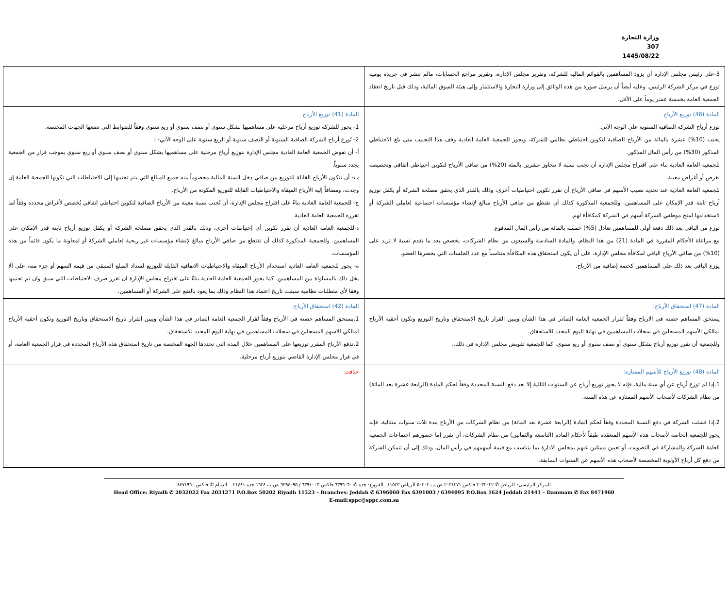وزارة التجارة
307
1445/08/22
| 3-على رئيس مجلس الإدارة أن يزود المساهمين بالقوائم المالية للشركة، وتقرير مجلس الإدارة، وتقرير مراجع الحسابات، مالم تنشر في جريدة يومية توزع في مركز الشركة الرئيس. وعليه أيضاً أن يرسل صورة من هذه الوثائق إلى وزارة التجارة والاستثمار وإلى هيئة السوق المالية، وذلك قبل تاريخ انعقاد الجمعية العامة بخمسة عشر يوماً على الأقل. | |
| المادة (46) توزيع الأرباح توزع أرباح الشركة الصافية السنوية على الوجه الآتي: يجنب (10%) عشرة بالمائة من الأرباح الصافية لتكوين احتياطي نظامي للشركة، ويجوز للجمعية العامة العادية وقف هذا التجنيب متى بلغ الاحتياطي المذكور (30%) من رأس المال المذكور. للجمعية العامة العادية بناء على اقتراح مجلس الإدارة أن تجنب نسبة لا تتجاوز عشرين بالمئة (20%) من صافي الأرباح لتكوين احتياطي اتفاقي وتخصيصه لغرض أو أغراض معينة. للجمعية العامة العادية عند تحديد نصيب الأسهم في صافي الأرباح أن تقرر تكوين احتياطيات أخرى، وذلك بالقدر الذي يحقق مصلحة الشركة أو يكفل توزيع أرباح ثابتة قدر الإمكان على المساهمين. وللجمعية المذكورة كذلك أن تقتطع من صافي الأرباح مبالغ لإنشاء مؤسسات اجتماعية لعاملي الشركة أو لاستخدامها لمنح موظفي الشركة أسهم في الشركة كمكافأة لهم. توزع من الباقي بعد ذلك دفعة أولى للمساهمين تعادل (5%) خمسة بالمائة من رأس المال المدفوع. مع مراعاة الأحكام المقررة في المادة (21) من هذا النظام، والمادة السادسة والسبعون من نظام الشركات، يخصص بعد ما تقدم نسبة لا تزيد على (10%) من صافي الأرباح الباقي لمكافأة مجلس الإدارة، على أن يكون استحقاق هذه المكافأة متناسباً مع عدد الجلسات التي يحضرها العضو. يوزع الباقي بعد ذلك على المساهمين كحصة إضافية من الأرباح. | المادة (41) توزيع الأرباح 1- يجوز للشركة توزيع أرباح مرحلية على مساهميها بشكل سنوي أو نصف سنوي أو ربع سنوي وفقاً للضوابط التي تضعها الجهات المختصة. 2- تُوزع أرباح الشركة الصافية السنوية أو النصف سنوية أو الربع سنوية على الوجه الآتي- : أ- أن تفوض الجمعية العامة العادية مجلس الإدارة بتوزيع أرباح مرحلية على مساهميها بشكل سنوي أو نصف سنوي أو ربع سنوي بموجب قرار من الجمعية يجدد سنوياً. ب- أن تتكون الأرباح القابلة للتوزيع من صافي دخل السنة المالية مخصوماً منه جميع المبالغ التي يتم تجنيبها إلى الاحتياطات التي تكونها الجمعية العامة إن وجدت، ومضافاً إليه الأرباح المبقاة والاحتياطيات القابلة للتوزيع المكونة من الأرباح. ج- للجمعية العامة العادية بناءً على اقتراح مجلس الإدارة، أن تُجنب نسبة معينة من الأرباح الصافية لتكوين احتياطي اتفاقي يُخصص لأغراض محدده وفقاً لما تقرره الجمعية العامة العادية. د-للجمعية العامة العادية أن تقرر تكوين أي إحتياطات أخرى، وذلك بالقدر الذي يحقق مصلحة الشركة أو يكفل توزيع أرباح ثابتة قدر الإمكان على المساهمين. وللجمعية المذكورة كذلك أن تقتطع من صافي الأرباح مبالغ لإنشاء مؤسسات غير ربحية لعاملي الشركة أو لمعاونة ما يكون قائماً من هذه المؤسسات. ه- يجوز للجمعية العامة العادية استخدام الأرباح المبقاة والاحتياطيات الاتفاقية القابلة للتوزيع لسداد المبلغ المتبقي من قيمة السهم أو جزء منه، على ألا يخل ذلك بالمساواة بين المساهمين. كما يجوز للجمعية العامة العادية بناءً على اقتراح مجلس الإدارة ان تقرر صرف الاحتياطات التي سبق وان تم تجنيبها وفقا لأي متطلبات نظامية سبقت تاريخ اعتماد هذا النظام وذلك بما يعود بالنفع على الشركة أو المساهمين. |
| المادة (47) استحقاق الأرباح: يستحق المساهم حصته في الارباح وفقاً لقرار الجمعية العامة الصادر في هذا الشأن ويبين القرار تاريخ الاستحقاق وتاريخ التوزيع وتكون أحقية الأرباح لمالكي الأسهم المسجلين في سجلات المساهمين في نهاية اليوم المحدد للاستحقاق. وللجمعية أن تقرر توزيع أرباح بشكل سنوي أو نصف سنوي أو ربع سنوي، كما للجمعية تفويض مجلس الإدارة في ذلك.. | المادة (42) استحقاق الأرباح: 1.يستحق المساهم حصته في الأرباح وفقاً لقرار الجمعية العامة الصادر في هذا الشأن ويبين القرار تاريخ الاستحقاق وتاريخ التوزيع وتكون أحقية الأرباح لمالكي الاسهم المسجلين في سجلات المساهمين في نهاية اليوم المحدد للاستحقاق. 2.تدفع الأرباح المقرر توزيعها على المساهمين خلال المدة التي تحددها الجهة المختصة من تاريخ استحقاق هذه الأرباح المحددة في قرار الجمعية العامة، أو في قرار مجلس الإدارة القاضي بتوزيع أرباح مرحلية. |
| المادة (48) توزيع الأرباح للأسهم الممتازة: 1.إذا لم توزع أرباح عن أي سنة مالية، فإنه لا يجوز توزيع أرباح عن السنوات التالية إلا بعد دفع النسبة المحددة وفقاً لحكم المادة (الرابعة عشرة بعد المائة) من نظام الشركات لأصحاب الأسهم الممتازة عن هذه السنة. 2.إذا فشلت الشركة في دفع النسبة المحددة وفقاً لحكم المادة (الرابعة عشرة بعد المائة) من نظام الشركات من الأرباح مدة ثلاث سنوات متتالية، فإنه يجوز للجمعية الخاصة لأصحاب هذه الأسهم المنعقدة طبقاً لأحكام المادة (التاسعة والثمانين) من نظام الشركات، أن تقرر إما حضورهم اجتماعات الجمعية العامة للشركة والمشاركة في التصويت، أو تعيين ممثلين عنهم بمجلس الادارة بما يتناسب مع قيمة أسهمهم في رأس المال، وذلك إلى أن تتمكن الشركة من دفع كل أرباح الأولوية المخصصة لأصحاب هذه الأسهم عن السنوات السابقة. | حذفت |
المركز الرئيسي: الرياض ✆ ٢٠٣٢٠٢٢ فاكس ٢٠٣١٢٧١ ص.ب ٥٠٢٠٢ الرياض ١١٥٢٣ –الفروع: جدة ✆ ٦٣٩٦٠٦٠ فاكس ٦٣٩١٠٠٣ / ٦٣٩٤٠٩٥ ص.ب ١٦٢٤ جدة ٢١٤٤١ – الدمام ✆ فاكس ٨٤٧١٩٦٠
Head Office: Riyadh ✆ 2032022 Fax 2031271 P.O.Box 50202 Riyadh 11523 – Branches: Jeddah ✆ 6396060 Fax 6391003 / 6394095 P.O.Box 1624 Jeddah 21441 – Dammam ✆ Fax 8471960
E-mail:sppc@sppc.com.sa